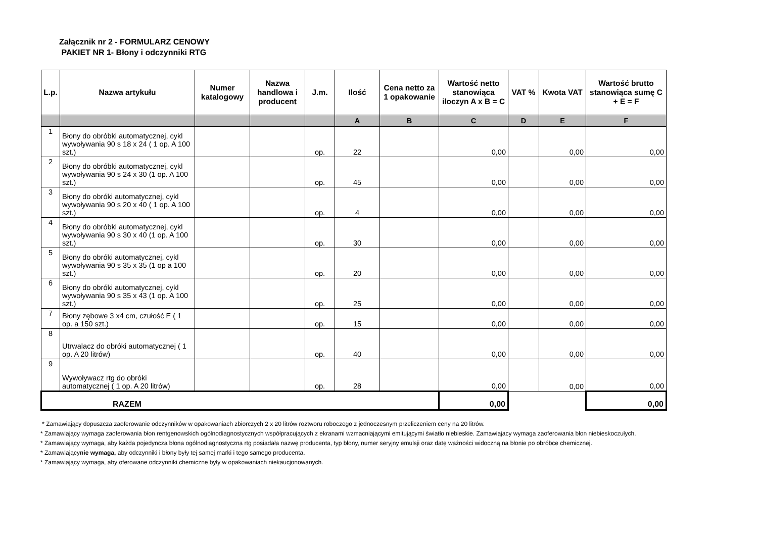Załącznik nr 2 - FORMULARZ CENOWY
PAKIET NR 1- Błony i odczynniki RTG
| L.p. | Nazwa artykułu | Numer katalogowy | Nazwa handlowa i producent | J.m. | Ilość | Cena netto za 1 opakowanie | Wartość netto stanowiąca iloczyn A x B = C | VAT % | Kwota VAT | Wartość brutto stanowiąca sumę C + E = F |
| --- | --- | --- | --- | --- | --- | --- | --- | --- | --- | --- |
| | | | | | A | B | C | D | E | F |
| 1 | Błony do obróbki automatycznej, cykl wywoływania 90 s 18 x 24 ( 1 op. A 100 szt.) | | | op. | 22 | | 0,00 | | 0,00 | 0,00 |
| 2 | Błony do obróbki automatycznej, cykl wywoływania 90 s 24 x 30 (1 op. A 100 szt.) | | | op. | 45 | | 0,00 | | 0,00 | 0,00 |
| 3 | Błony do obróki automatycznej, cykl wywoływania 90 s 20 x 40 ( 1 op. A 100 szt.) | | | op. | 4 | | 0,00 | | 0,00 | 0,00 |
| 4 | Błony do obróbki automatycznej, cykl wywoływania 90 s 30 x 40 (1 op. A 100 szt.) | | | op. | 30 | | 0,00 | | 0,00 | 0,00 |
| 5 | Błony do obróki automatycznej, cykl wywoływania 90 s 35 x 35 (1 op a 100 szt.) | | | op. | 20 | | 0,00 | | 0,00 | 0,00 |
| 6 | Błony do obróki automatycznej, cykl wywoływania 90 s 35 x 43 (1 op. A 100 szt.) | | | op. | 25 | | 0,00 | | 0,00 | 0,00 |
| 7 | Błony zębowe 3 x4 cm, czułość E ( 1 op. a 150 szt.) | | | op. | 15 | | 0,00 | | 0,00 | 0,00 |
| 8 | Utrwalacz do obróki automatycznej ( 1 op. A 20 litrów) | | | op. | 40 | | 0,00 | | 0,00 | 0,00 |
| 9 | Wywoływacz rtg do obróki automatycznej ( 1 op. A 20 litrów) | | | op. | 28 | | 0,00 | | 0,00 | 0,00 |
| RAZEM | | | | | | | 0,00 | | | 0,00 |
* Zamawiający dopuszcza zaoferowanie odczynników w opakowaniach zbiorczych 2 x 20 litrów roztworu roboczego z jednoczesnym przeliczeniem ceny na 20 litrów.
* Zamawiający wymaga zaoferowania błon rentgenowskich ogólnodiagnostycznych współpracujących z ekranami wzmacniającymi emitującymi światło niebieskie. Zamawiajacy wymaga zaoferowania błon niebieskoczułych.
* Zamawiający wymaga, aby każda pojedyncza błona ogólnodiagnostyczna rtg posiadała nazwę producenta, typ błony, numer seryjny emulsji oraz datę ważności widoczną na błonie po obróbce chemicznej.
* Zamawiającynie wymaga, aby odczynniki i błony były tej samej marki i tego samego producenta.
* Zamawiający wymaga, aby oferowane odczynniki chemiczne były w opakowaniach niekaucjonowanych.